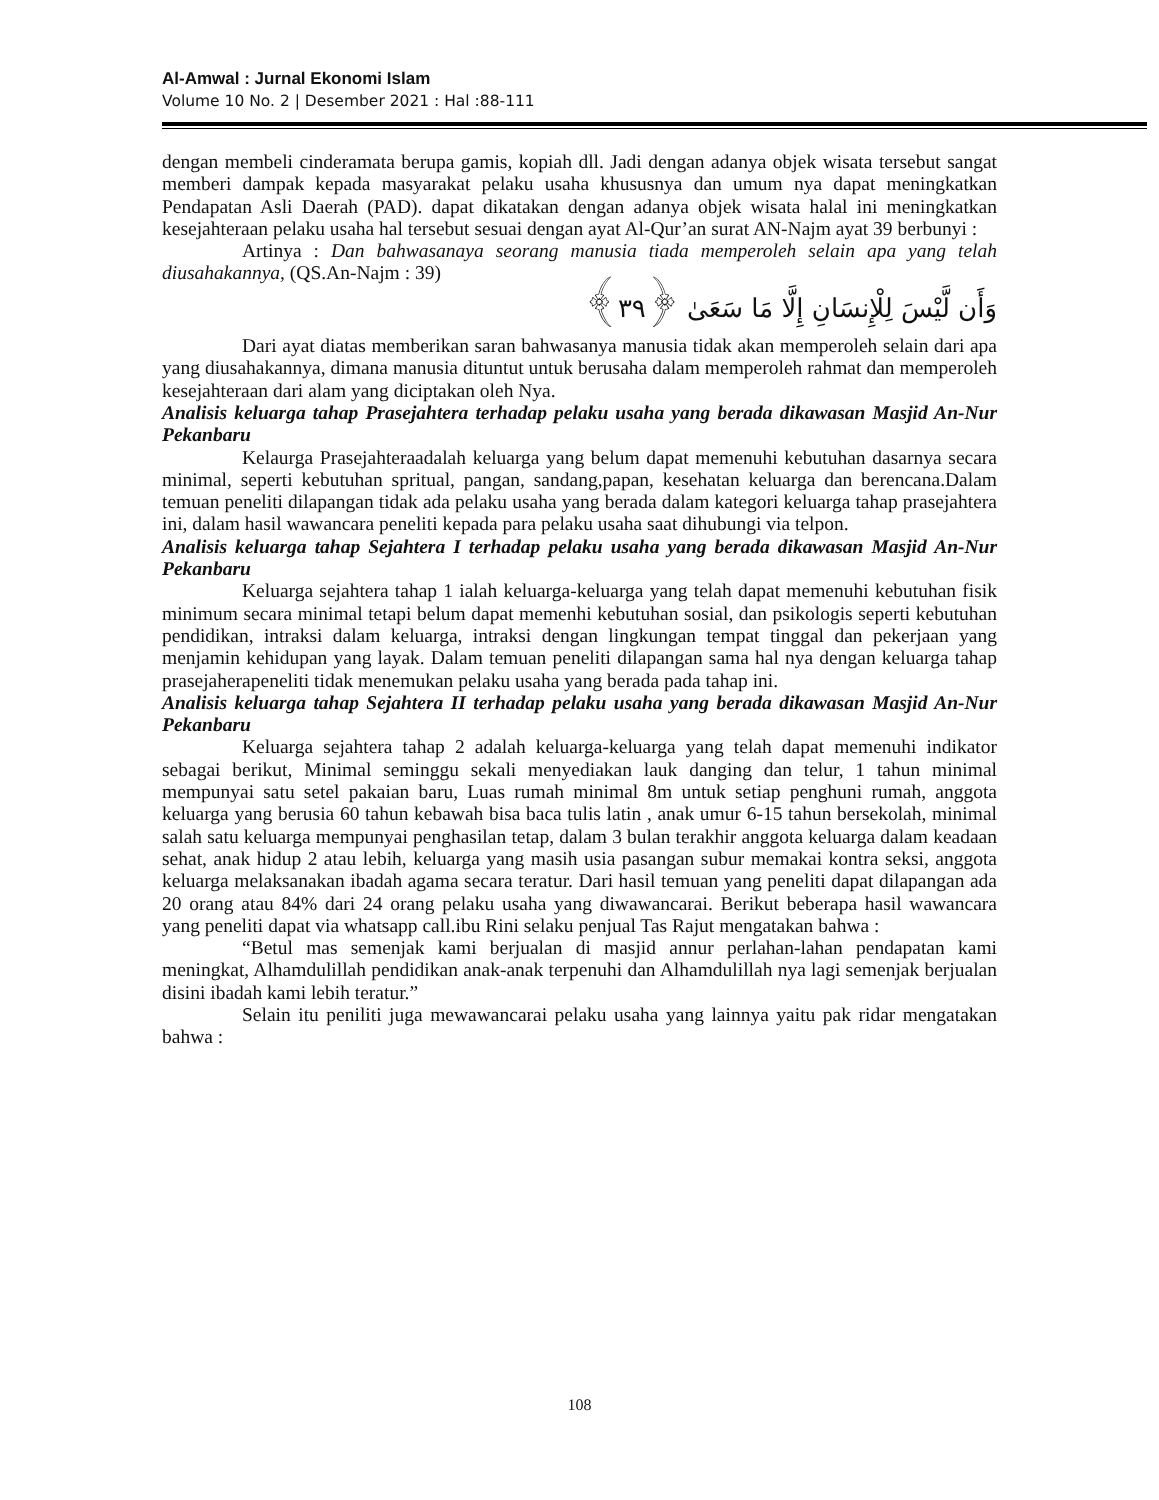Al-Amwal : Jurnal Ekonomi Islam
Volume 10 No. 2 | Desember 2021 : Hal :88-111
dengan membeli cinderamata berupa gamis, kopiah dll. Jadi dengan adanya objek wisata tersebut sangat memberi dampak kepada masyarakat pelaku usaha khususnya dan umum nya dapat meningkatkan Pendapatan Asli Daerah (PAD). dapat dikatakan dengan adanya objek wisata halal ini meningkatkan kesejahteraan pelaku usaha hal tersebut sesuai dengan ayat Al-Qur’an surat AN-Najm ayat 39 berbunyi :
Artinya : Dan bahwasanaya seorang manusia tiada memperoleh selain apa yang telah diusahakannya, (QS.An-Najm : 39)
وَأَن لَّيْسَ لِلْإِنسَانِ إِلَّا مَا سَعَىٰ ﴿٣٩﴾
Dari ayat diatas memberikan saran bahwasanya manusia tidak akan memperoleh selain dari apa yang diusahakannya, dimana manusia dituntut untuk berusaha dalam memperoleh rahmat dan memperoleh kesejahteraan dari alam yang diciptakan oleh Nya.
Analisis keluarga tahap Prasejahtera terhadap pelaku usaha yang berada dikawasan Masjid An-Nur Pekanbaru
Kelaurga Prasejahteraadalah keluarga yang belum dapat memenuhi kebutuhan dasarnya secara minimal, seperti kebutuhan spritual, pangan, sandang,papan, kesehatan keluarga dan berencana.Dalam temuan peneliti dilapangan tidak ada pelaku usaha yang berada dalam kategori keluarga tahap prasejahtera ini, dalam hasil wawancara peneliti kepada para pelaku usaha saat dihubungi via telpon.
Analisis keluarga tahap Sejahtera I terhadap pelaku usaha yang berada dikawasan Masjid An-Nur Pekanbaru
Keluarga sejahtera tahap 1 ialah keluarga-keluarga yang telah dapat memenuhi kebutuhan fisik minimum secara minimal tetapi belum dapat memenhi kebutuhan sosial, dan psikologis seperti kebutuhan pendidikan, intraksi dalam keluarga, intraksi dengan lingkungan tempat tinggal dan pekerjaan yang menjamin kehidupan yang layak. Dalam temuan peneliti dilapangan sama hal nya dengan keluarga tahap prasejaherapeneliti tidak menemukan pelaku usaha yang berada pada tahap ini.
Analisis keluarga tahap Sejahtera II terhadap pelaku usaha yang berada dikawasan Masjid An-Nur Pekanbaru
Keluarga sejahtera tahap 2 adalah keluarga-keluarga yang telah dapat memenuhi indikator sebagai berikut, Minimal seminggu sekali menyediakan lauk danging dan telur, 1 tahun minimal mempunyai satu setel pakaian baru, Luas rumah minimal 8m untuk setiap penghuni rumah, anggota keluarga yang berusia 60 tahun kebawah bisa baca tulis latin , anak umur 6-15 tahun bersekolah, minimal salah satu keluarga mempunyai penghasilan tetap, dalam 3 bulan terakhir anggota keluarga dalam keadaan sehat, anak hidup 2 atau lebih, keluarga yang masih usia pasangan subur memakai kontra seksi, anggota keluarga melaksanakan ibadah agama secara teratur. Dari hasil temuan yang peneliti dapat dilapangan ada 20 orang atau 84% dari 24 orang pelaku usaha yang diwawancarai. Berikut beberapa hasil wawancara yang peneliti dapat via whatsapp call.ibu Rini selaku penjual Tas Rajut mengatakan bahwa :
“Betul mas semenjak kami berjualan di masjid annur perlahan-lahan pendapatan kami meningkat, Alhamdulillah pendidikan anak-anak terpenuhi dan Alhamdulillah nya lagi semenjak berjualan disini ibadah kami lebih teratur.”
Selain itu peniliti juga mewawancarai pelaku usaha yang lainnya yaitu pak ridar mengatakan bahwa :
108